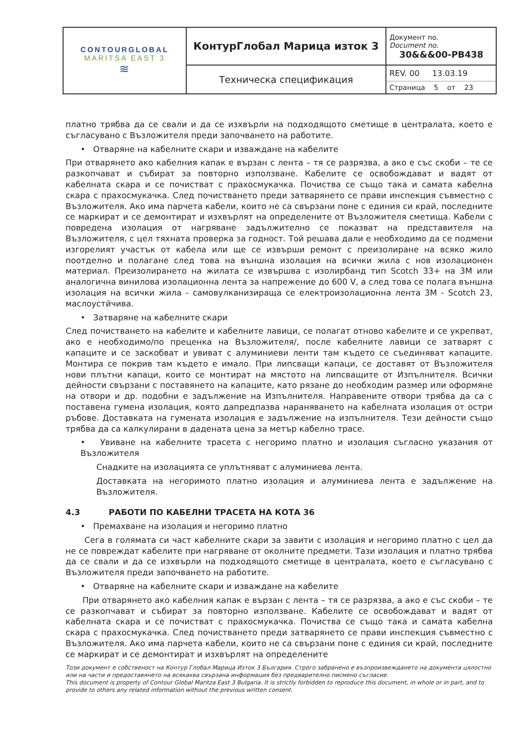| CONTOURGLOBAL MARITSA EAST 3 ≋ | КонтурГлобал Марица изток 3 | Документ no. Document no. 30&&&00-PB438 |
| | Техническа спецификация | REV. 00 13.03.19 Страница 5 от 23 |
платно трябва да се свали и да се изхвърли на подходящото сметище в централата, което е съгласувано с Възложителя преди започването на работите.
• Отваряне на кабелните скари и изваждане на кабелите
При отварянето ако кабелния капак е вързан с лента – тя се разрязва, а ако е със скоби – те се разкопчават и събират за повторно използване. Кабелите се освобождават и вадят от кабелната скара и се почистват с прахосмукачка. Почиства се също така и самата кабелна скара с прахосмукачка. След почистването преди затварянето се прави инспекция съвместно с Възложителя. Ако има парчета кабели, които не са свързани поне с единия си край, последните се маркират и се демонтират и изхвърлят на определените от Възложителя сметища. Кабели с повредена изолация от нагряване задължително се показват на представителя на Възложителя, с цел тяхната проверка за годност. Той решава дали е необходимо да се подмени изгорелият участък от кабела или ще се извърши ремонт с преизолиране на всяко жило поотделно и полагане след това на външна изолация на всички жила с нов изолационен материал. Преизолирането на жилата се извършва с изолирбанд тип Scotch 33+ на 3M или аналогична винилова изолационна лента за напрежение до 600 V, а след това се полага външна изолация на всички жила - самовулканизираща се електроизолационна лента 3M - Scotch 23, маслоустйчива.
• Затваряне на кабелните скари
След почистването на кабелите и кабелните лавици, се полагат отново кабелите и се укрепват, ако е необходимо/по преценка на Възложителя/, после кабелните лавици се затварят с капаците и се заскобват и увиват с алуминиеви ленти там където се съединяват капаците. Монтира се покрив там където е имало. При липсващи капаци, се доставят от Възложителя нови плътни капаци, които се монтират на мястото на липсващите от Изпълнителя. Всички дейности свързани с поставянето на капаците, като рязане до необходим размер или оформяне на отвори и др. подобни е задължение на Изпълнителя. Направените отвори трябва да са с поставена гумена изолация, която дапредпазва нараняването на кабелната изолация от остри ръбове. Доставката на гумената изолация е задължение на изпълнителя. Тези дейности също трябва да са калкулирани в дадената цена за метър кабелно трасе.
• Увиване на кабелните трасета с негоримо платно и изолация съгласно указания от Възложителя
Снадките на изолацията се уплътняват с алуминиева лента.
Доставката на негоримото платно изолация и алуминиева лента е задължение на Възложителя.
4.3 РАБОТИ ПО КАБЕЛНИ ТРАСЕТА НА КОТА 36
• Премахване на изолация и негоримо платно
Сега в голямата си част кабелните скари за завити с изолация и негоримо платно с цел да не се повреждат кабелите при нагряване от околните предмети. Тази изолация и платно трябва да се свали и да се изхвърли на подходящото сметище в централата, което е съгласувано с Възложителя преди започването на работите.
• Отваряне на кабелните скари и изваждане на кабелите
При отварянето ако кабелния капак е вързан с лента – тя се разрязва, а ако е със скоби – те се разкопчават и събират за повторно използване. Кабелите се освобождават и вадят от кабелната скара и се почистват с прахосмукачка. Почиства се също така и самата кабелна скара с прахосмукачка. След почистването преди затварянето се прави инспекция съвместно с Възложителя. Ако има парчета кабели, които не са свързани поне с единия си край, последните се маркират и се демонтират и изхвърлят на определените
Този документ е собственост на Контур Глобал Марица Изток 3 България. Строго забранено е възпроизвеждането на документа цялостно или на части и предоставянето на всякаква свързана информация без предварително писмено съгласие.
This document is property of Contour Global Maritza East 3 Bulgaria. It is strictly forbidden to reproduce this document, in whole or in part, and to provide to others any related information without the previous written consent.